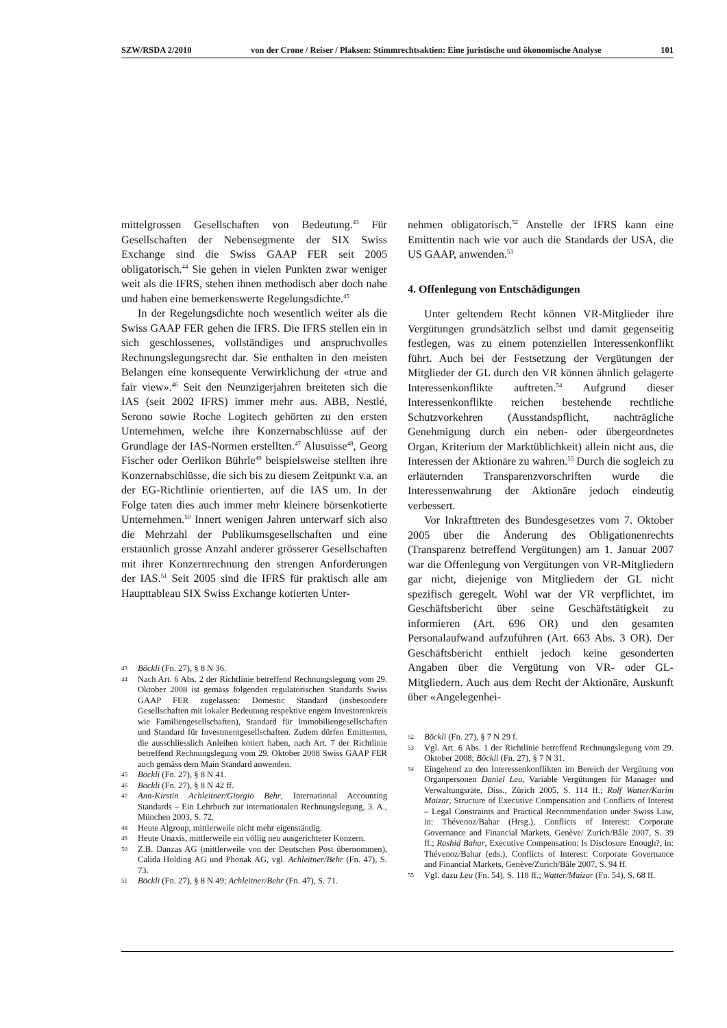SZW/RSDA 2/2010 von der Crone / Reiser / Plaksen: Stimmrechtsaktien: Eine juristische und ökonomische Analyse 101
mittelgrossen Gesellschaften von Bedeutung.<sup>43</sup> Für Gesellschaften der Nebensegmente der SIX Swiss Exchange sind die Swiss GAAP FER seit 2005 obligatorisch.<sup>44</sup> Sie gehen in vielen Punkten zwar weniger weit als die IFRS, stehen ihnen methodisch aber doch nahe und haben eine bemerkenswerte Regelungsdichte.<sup>45</sup>
In der Regelungsdichte noch wesentlich weiter als die Swiss GAAP FER gehen die IFRS. Die IFRS stellen ein in sich geschlossenes, vollständiges und anspruchvolles Rechnungslegungsrecht dar. Sie enthalten in den meisten Belangen eine konsequente Verwirklichung der «true and fair view».<sup>46</sup> Seit den Neunzigerjahren breiteten sich die IAS (seit 2002 IFRS) immer mehr aus. ABB, Nestlé, Serono sowie Roche Logitech gehörten zu den ersten Unternehmen, welche ihre Konzernabschlüsse auf der Grundlage der IAS-Normen erstellten.<sup>47</sup> Alusuisse<sup>48</sup>, Georg Fischer oder Oerlikon Bührle<sup>49</sup> beispielsweise stellten ihre Konzernabschlüsse, die sich bis zu diesem Zeitpunkt v.a. an der EG-Richtlinie orientierten, auf die IAS um. In der Folge taten dies auch immer mehr kleinere börsenkotierte Unternehmen.<sup>50</sup> Innert wenigen Jahren unterwarf sich also die Mehrzahl der Publikumsgesellschaften und eine erstaunlich grosse Anzahl anderer grösserer Gesellschaften mit ihrer Konzernrechnung den strengen Anforderungen der IAS.<sup>51</sup> Seit 2005 sind die IFRS für praktisch alle am Haupttableau SIX Swiss Exchange kotierten Unter-
43 Böckli (Fn. 27), § 8 N 36.
44 Nach Art. 6 Abs. 2 der Richtlinie betreffend Rechnungslegung vom 29. Oktober 2008 ist gemäss folgenden regulatorischen Standards Swiss GAAP FER zugelassen: Domestic Standard (insbesondere Gesellschaften mit lokaler Bedeutung respektive engem Investorenkreis wie Familiengesellschaften), Standard für Immobiliengesellschaften und Standard für Investmentgesellschaften. Zudem dürfen Emittenten, die ausschliesslich Anleihen kotiert haben, nach Art. 7 der Richtlinie betreffend Rechnungslegung vom 29. Oktober 2008 Swiss GAAP FER auch gemäss dem Main Standard anwenden.
45 Böckli (Fn. 27), § 8 N 41.
46 Böckli (Fn. 27), § 8 N 42 ff.
47 Ann-Kirstin Achleitner/Giorgio Behr, International Accounting Standards – Ein Lehrbuch zur internationalen Rechnungslegung, 3. A., München 2003, S. 72.
48 Heute Algroup, mittlerweile nicht mehr eigenständig.
49 Heute Unaxis, mittlerweile ein völlig neu ausgerichteter Konzern.
50 Z.B. Danzas AG (mittlerweile von der Deutschen Post übernommen), Calida Holding AG und Phonak AG, vgl. Achleitner/Behr (Fn. 47), S. 73.
51 Böckli (Fn. 27), § 8 N 49; Achleitner/Behr (Fn. 47), S. 71.
nehmen obligatorisch.<sup>52</sup> Anstelle der IFRS kann eine Emittentin nach wie vor auch die Standards der USA, die US GAAP, anwenden.<sup>53</sup>
4. Offenlegung von Entschädigungen
Unter geltendem Recht können VR-Mitglieder ihre Vergütungen grundsätzlich selbst und damit gegenseitig festlegen, was zu einem potenziellen Interessenkonflikt führt. Auch bei der Festsetzung der Vergütungen der Mitglieder der GL durch den VR können ähnlich gelagerte Interessenkonflikte auftreten.<sup>54</sup> Aufgrund dieser Interessenkonflikte reichen bestehende rechtliche Schutzvorkehren (Ausstandspflicht, nachträgliche Genehmigung durch ein neben- oder übergeordnetes Organ, Kriterium der Marktüblichkeit) allein nicht aus, die Interessen der Aktionäre zu wahren.<sup>55</sup> Durch die sogleich zu erläuternden Transparenzvorschriften wurde die Interessenwahrung der Aktionäre jedoch eindeutig verbessert.
Vor Inkrafttreten des Bundesgesetzes vom 7. Oktober 2005 über die Änderung des Obligationenrechts (Transparenz betreffend Vergütungen) am 1. Januar 2007 war die Offenlegung von Vergütungen von VR-Mitgliedern gar nicht, diejenige von Mitgliedern der GL nicht spezifisch geregelt. Wohl war der VR verpflichtet, im Geschäftsbericht über seine Geschäftstätigkeit zu informieren (Art. 696 OR) und den gesamten Personalaufwand aufzuführen (Art. 663 Abs. 3 OR). Der Geschäftsbericht enthielt jedoch keine gesonderten Angaben über die Vergütung von VR- oder GL-Mitgliedern. Auch aus dem Recht der Aktionäre, Auskunft über «Angelegenhei-
52 Böckli (Fn. 27), § 7 N 29 f.
53 Vgl. Art. 6 Abs. 1 der Richtlinie betreffend Rechnungslegung vom 29. Oktober 2008; Böckli (Fn. 27), § 7 N 31.
54 Eingehend zu den Interessenkonflikten im Bereich der Vergütung von Organpersonen Daniel Leu, Variable Vergütungen für Manager und Verwaltungsräte, Diss., Zürich 2005, S. 114 ff.; Rolf Watter/Karim Maizar, Structure of Executive Compensation and Conflicts of Interest – Legal Constraints and Practical Recommendation under Swiss Law, in: Thévenoz/Bahar (Hrsg.), Conflicts of Interest: Corporate Governance and Financial Markets, Genève/ Zurich/Bâle 2007, S. 39 ff.; Rashid Bahar, Executive Compensation: Is Disclosure Enough?, in: Thévenoz/Bahar (eds.), Conflicts of Interest: Corporate Governance and Financial Markets, Genève/Zurich/Bâle 2007, S. 94 ff.
55 Vgl. dazu Leu (Fn. 54), S. 118 ff.; Watter/Maizar (Fn. 54), S. 68 ff.